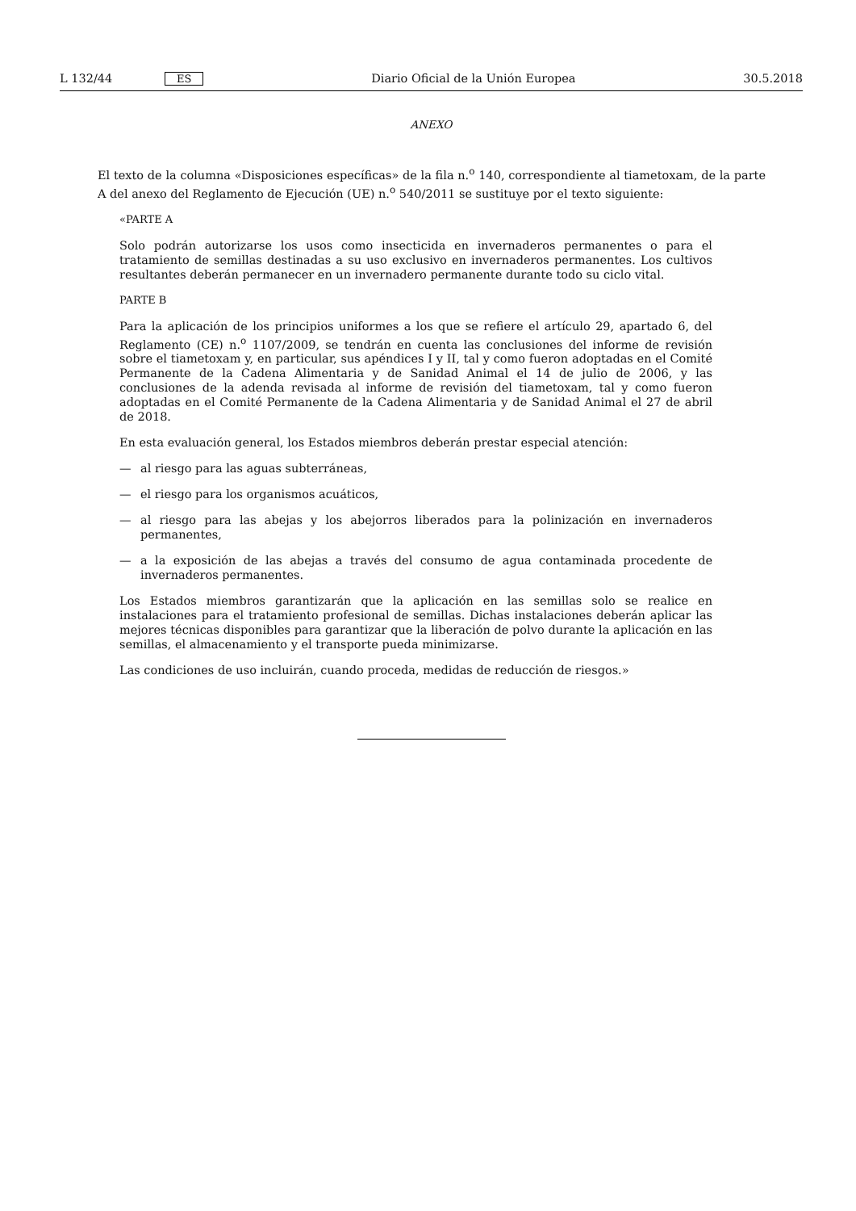L 132/44 ES Diario Oficial de la Unión Europea 30.5.2018
ANEXO
El texto de la columna «Disposiciones específicas» de la fila n.<sup>o</sup> 140, correspondiente al tiametoxam, de la parte A del anexo del Reglamento de Ejecución (UE) n.<sup>o</sup> 540/2011 se sustituye por el texto siguiente:
«PARTE A
Solo podrán autorizarse los usos como insecticida en invernaderos permanentes o para el tratamiento de semillas destinadas a su uso exclusivo en invernaderos permanentes. Los cultivos resultantes deberán permanecer en un invernadero permanente durante todo su ciclo vital.
PARTE B
Para la aplicación de los principios uniformes a los que se refiere el artículo 29, apartado 6, del Reglamento (CE) n.<sup>o</sup> 1107/2009, se tendrán en cuenta las conclusiones del informe de revisión sobre el tiametoxam y, en particular, sus apéndices I y II, tal y como fueron adoptadas en el Comité Permanente de la Cadena Alimentaria y de Sanidad Animal el 14 de julio de 2006, y las conclusiones de la adenda revisada al informe de revisión del tiametoxam, tal y como fueron adoptadas en el Comité Permanente de la Cadena Alimentaria y de Sanidad Animal el 27 de abril de 2018.
En esta evaluación general, los Estados miembros deberán prestar especial atención:
— al riesgo para las aguas subterráneas,
— el riesgo para los organismos acuáticos,
— al riesgo para las abejas y los abejorros liberados para la polinización en invernaderos permanentes,
— a la exposición de las abejas a través del consumo de agua contaminada procedente de invernaderos permanentes.
Los Estados miembros garantizarán que la aplicación en las semillas solo se realice en instalaciones para el tratamiento profesional de semillas. Dichas instalaciones deberán aplicar las mejores técnicas disponibles para garantizar que la liberación de polvo durante la aplicación en las semillas, el almacenamiento y el transporte pueda minimizarse.
Las condiciones de uso incluirán, cuando proceda, medidas de reducción de riesgos.»